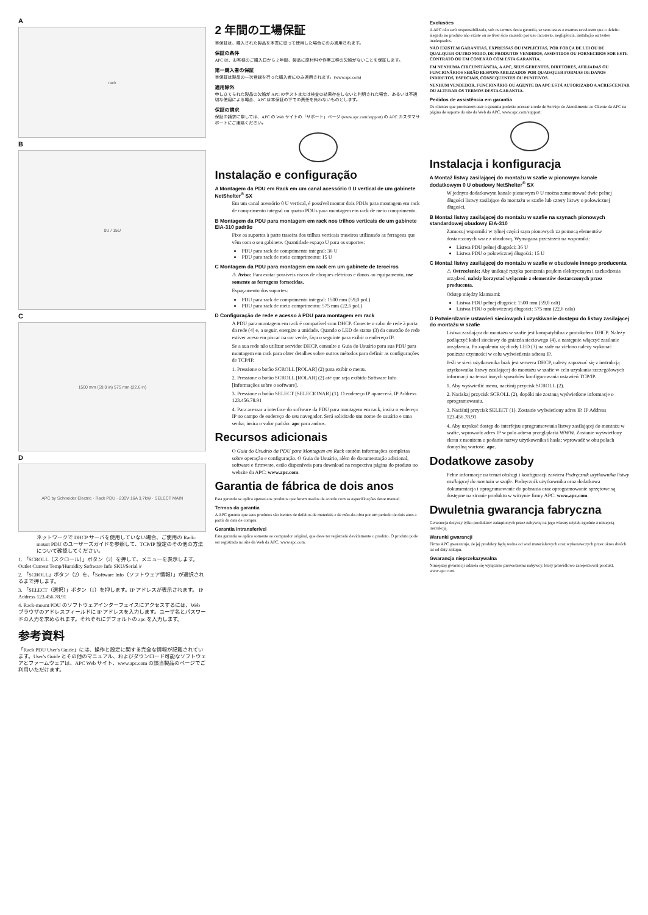A
rack
B
0U / 15U
C
1500 mm (59.0 in) 575 mm (22.6 in)
D
APC by Schneider Electric · Rack PDU · 230V 16A 3.7kW · SELECT MAIN
ネットワークで DHCP サーバを使用していない場合、ご使用の Rack-mount PDU のユーザーズガイドを参照して、TCP/IP 設定のその他の方法について確認してください。
1. 「SCROLL（スクロール）」ボタン（2）を押して、メニューを表示します。 Outlet Current Temp/Humidity Software Info SKU/Serial #
2. 「SCROLL」ボタン（2）を、「Software Info（ソフトウェア情報）」が選択されるまで押します。
3. 「SELECT（選択）」ボタン（1）を押します。IP アドレスが表示されます。 IP Address 123.456.78.91
4. Rack-mount PDU のソフトウェアインターフェイスにアクセスするには、Web ブラウザのアドレスフィールドに IP アドレスを入力します。ユーザ名とパスワードの入力を求められます。それぞれにデフォルトの apc を入力します。
参考資料
「Rack PDU User's Guide」には、操作と設定に関する完全な情報が記載されています。User's Guide とその他のマニュアル、およびダウンロード可能なソフトウェアとファームウェアは、APC Web サイト、www.apc.com の該当製品のページでご利用いただけます。
2 年間の工場保証
本保証は、購入された製品を本書に従って使用した場合にのみ適用されます。
保証の条件
APC は、お客様のご購入日から 2 年間、製品に原材料や作業工程の欠陥がないことを保証します。
第一購入者の保証
本保証は製品の一次登録を行った購入者にのみ適用されます。(www.apc.com)
適用除外
申し立てられた製品の欠陥が APC のテストまたは検査の結果存在しないと判明された場合、あるいは不適切な使用による場合、APC は本保証の下での責任を負わないものとします。
保証の請求
保証の請求に際しては、APC の Web サイトの「サポート」ページ (www.apc.com/support) の APC カスタマサポートにご連絡ください。
Instalação e configuração
A Montagem da PDU em Rack em um canal acessório 0 U vertical de um gabinete NetShelter<sup>®</sup> SX
Em um canal acessório 0 U vertical, é possível montar dois PDUs para montagem em rack de comprimento integral ou quatro PDUs para montagem em rack de meio comprimento.
B Montagem da PDU para montagem em rack nos trilhos verticais de um gabinete EIA-310 padrão
Fixe os suportes à parte traseira dos trilhos verticais traseiros utilizando as ferragens que vêm com o seu gabinete. Quantidade espaço U para os suportes:
PDU para rack de comprimento integral: 36 U
PDU para rack de meio comprimento: 15 U
C Montagem da PDU para montagem em rack em um gabinete de terceiros
⚠ Aviso: Para evitar possíveis riscos de choques elétricos e danos ao equipamento, use somente as ferragens fornecidas.
Espaçamento dos suportes:
PDU para rack de comprimento integral: 1500 mm (59,0 pol.)
PDU para rack de meio comprimento: 575 mm (22,6 pol.)
D Configuração de rede e acesso à PDU para montagem em rack
A PDU para montagem em rack é compatível com DHCP. Conecte o cabo de rede à porta da rede (4) e, a seguir, energize a unidade. Quando o LED de status (3) da conexão de rede estiver aceso em piscar na cor verde, faça o seguinte para exibir o endereço IP.
Se a sua rede não utilizar servidor DHCP, consulte o Guia do Usuário para sua PDU para montagem em rack para obter detalhes sobre outros métodos para definir as configurações de TCP/IP.
1. Pressione o botão SCROLL [ROLAR] (2) para exibir o menu.
2. Pressione o botão SCROLL [ROLAR] (2) até que seja exibido Software Info [Informações sobre o software].
3. Pressione o botão SELECT [SELECIONAR] (1). O endereço IP aparecerá. IP Address 123.456.78.91
4. Para acessar a interface do software da PDU para montagem em rack, insira o endereço IP no campo de endereço do seu navegador. Será solicitado um nome de usuário e uma senha; insira o valor padrão: apc para ambos.
Recursos adicionais
O Guia do Usuário da PDU para Montagem em Rack contém informações completas sobre operação e configuração. O Guia do Usuário, além de documentação adicional, software e firmware, estão disponíveis para download na respectiva página do produto no website da APC: www.apc.com.
Garantia de fábrica de dois anos
Esta garantia se aplica apenas aos produtos que forem usados de acordo com as especificações deste manual.
Termos da garantia
A APC garante que seus produtos são isentos de defeitos de materiais e de mão-de-obra por um período de dois anos a partir da data de compra.
Garantia intransferível
Esta garantia se aplica somente ao comprador original, que deve ter registrado devidamente o produto. O produto pode ser registrado no site da Web da APC, www.apc.com.
Exclusões
A APC não será responsabilizada, sob os termos desta garantia, se seus testes e exames revelarem que o defeito alegado no produto não existe ou se tiver sido causado por uso incorreto, negligência, instalação ou testes inadequados.
NÃO EXISTEM GARANTIAS, EXPRESSAS OU IMPLÍCITAS, POR FORÇA DE LEI OU DE QUALQUER OUTRO MODO, DE PRODUTOS VENDIDOS, ASSISTIDOS OU FORNECIDOS SOB ESTE CONTRATO OU EM CONEXÃO COM ESTA GARANTIA.
EM NENHUMA CIRCUNSTÂNCIA, A APC, SEUS GERENTES, DIRETORES, AFILIADAS OU FUNCIONÁRIOS SERÃO RESPONSABILIZADOS POR QUAISQUER FORMAS DE DANOS INDIRETOS, ESPECIAIS, CONSEQUENTES OU PUNITIVOS.
NENHUM VENDEDOR, FUNCIONÁRIO OU AGENTE DA APC ESTÁ AUTORIZADO A ACRESCENTAR OU ALTERAR OS TERMOS DESTA GARANTIA.
Pedidos de assistência em garantia
Os clientes que precisarem usar a garantia poderão acessar a rede de Serviço de Atendimento ao Cliente da APC na página de suporte do site da Web da APC, www.apc.com/support.
Instalacja i konfiguracja
A Montaż listwy zasilającej do montażu w szafie w pionowym kanale dodatkowym 0 U obudowy NetShelter<sup>®</sup> SX
W jednym dodatkowym kanale pionowym 0 U można zamontować dwie pełnej długości listwy zasilające do montażu w szafie lub cztery listwy o połowicznej długości.
B Montaż listwy zasilającej do montażu w szafie na szynach pionowych standardowej obudowy EIA-310
Zamocuj wsporniki w tylnej części szyn pionowych za pomocą elementów dostarczonych wraz z obudową. Wymagana przestrzeń na wsporniki:
Listwa PDU pełnej długości: 36 U
Listwa PDU o połowicznej długości: 15 U
C Montaż listwy zasilającej do montażu w szafie w obudowie innego producenta
⚠ Ostrzeżenie: Aby uniknąć ryzyka porażenia prądem elektrycznym i uszkodzenia urządzeń, należy korzystać wyłącznie z elementów dostarczonych przez producenta.
Odstęp między klamrami:
Listwa PDU pełnej długości: 1500 mm (59,0 cali)
Listwa PDU o połowicznej długości: 575 mm (22,6 cala)
D Potwierdzanie ustawień sieciowych i uzyskiwanie dostępu do listwy zasilającej do montażu w szafie
Listwa zasilająca do montażu w szafie jest kompatybilna z protokołem DHCP. Należy podłączyć kabel sieciowy do gniazda sieciowego (4), a następnie włączyć zasilanie urządzenia. Po zapaleniu się diody LED (3) na stałe na zielono należy wykonać poniższe czynności w celu wyświetlenia adresu IP.
Jeśli w sieci użytkownika brak jest serwera DHCP, należy zapoznać się z instrukcją użytkownika listwy zasilającej do montażu w szafie w celu uzyskania szczegółowych informacji na temat innych sposobów konfigurowania ustawień TCP/IP.
1. Aby wyświetlić menu, naciśnij przycisk SCROLL (2).
2. Naciskaj przycisk SCROLL (2), dopóki nie zostaną wyświetlone informacje o oprogramowaniu.
3. Naciśnij przycisk SELECT (1). Zostanie wyświetlony adres IP. IP Address 123.456.78.91
4. Aby uzyskać dostęp do interfejsu oprogramowania listwy zasilającej do montażu w szafie, wprowadź adres IP w polu adresu przeglądarki WWW. Zostanie wyświetlony ekran z monitem o podanie nazwy użytkownika i hasła; wprowadź w obu polach domyślną wartość: apc.
Dodatkowe zasoby
Pełne informacje na temat obsługi i konfiguracji zawiera Podręcznik użytkownika listwy zasilającej do montażu w szafie. Podręcznik użytkownika oraz dodatkowa dokumentacja i oprogramowanie do pobrania oraz oprogramowanie sprzętowe są dostępne na stronie produktu w witrynie firmy APC: www.apc.com.
Dwuletnia gwarancja fabryczna
Gwarancja dotyczy tylko produktów zakupionych przez nabywcę na jego własny użytek zgodnie z niniejszą instrukcją.
Warunki gwarancji
Firma APC gwarantuje, że jej produkty będą wolne od wad materiałowych oraz wykonawczych przez okres dwóch lat od daty zakupu.
Gwarancja nieprzekazywalna
Niniejszej gwarancji udziela się wyłącznie pierwotnemu nabywcy, który prawidłowo zarejestrował produkt, www.apc.com.